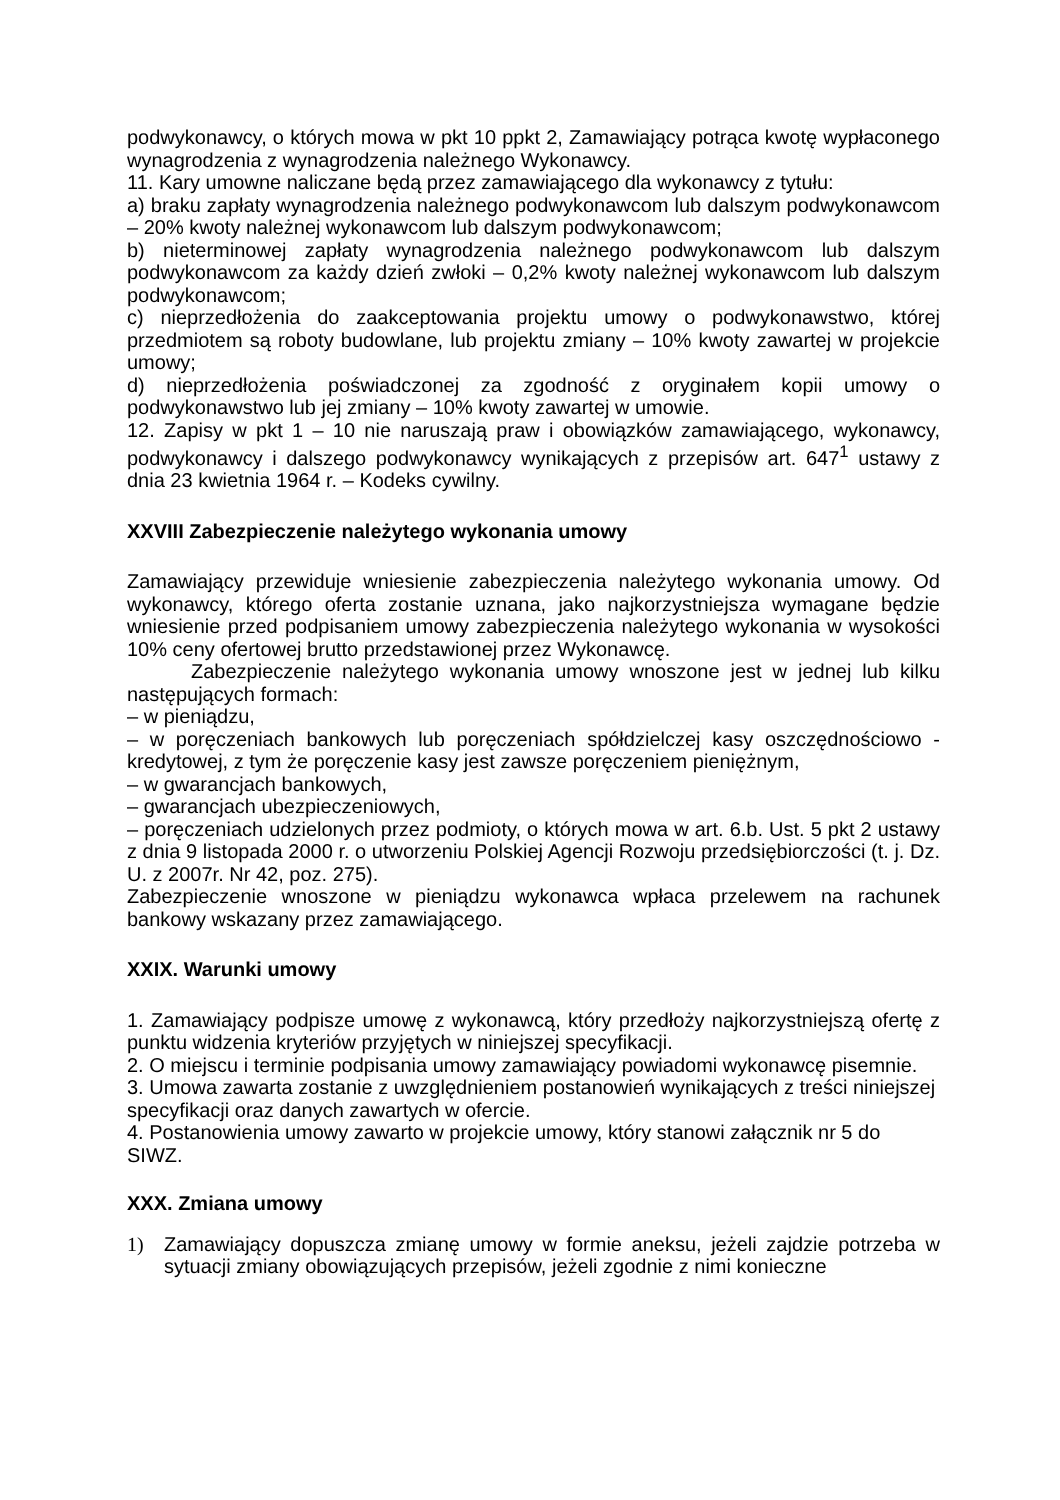podwykonawcy, o których mowa w pkt 10 ppkt 2, Zamawiający potrąca kwotę wypłaconego wynagrodzenia z wynagrodzenia należnego Wykonawcy.
11. Kary umowne naliczane będą przez zamawiającego dla wykonawcy z tytułu:
a) braku zapłaty wynagrodzenia należnego podwykonawcom lub dalszym podwykonawcom – 20% kwoty należnej wykonawcom lub dalszym podwykonawcom;
b) nieterminowej zapłaty wynagrodzenia należnego podwykonawcom lub dalszym podwykonawcom za każdy dzień zwłoki – 0,2% kwoty należnej wykonawcom lub dalszym podwykonawcom;
c) nieprzedłożenia do zaakceptowania projektu umowy o podwykonawstwo, której przedmiotem są roboty budowlane, lub projektu zmiany – 10% kwoty zawartej w projekcie umowy;
d) nieprzedłożenia poświadczonej za zgodność z oryginałem kopii umowy o podwykonawstwo lub jej zmiany – 10% kwoty zawartej w umowie.
12. Zapisy w pkt 1 – 10 nie naruszają praw i obowiązków zamawiającego, wykonawcy, podwykonawcy i dalszego podwykonawcy wynikających z przepisów art. 647<sup>1</sup> ustawy z dnia 23 kwietnia 1964 r. – Kodeks cywilny.
XXVIII Zabezpieczenie należytego wykonania umowy
Zamawiający przewiduje wniesienie zabezpieczenia należytego wykonania umowy. Od wykonawcy, którego oferta zostanie uznana, jako najkorzystniejsza wymagane będzie wniesienie przed podpisaniem umowy zabezpieczenia należytego wykonania w wysokości 10% ceny ofertowej brutto przedstawionej przez Wykonawcę.
Zabezpieczenie należytego wykonania umowy wnoszone jest w jednej lub kilku następujących formach:
– w pieniądzu,
– w poręczeniach bankowych lub poręczeniach spółdzielczej kasy oszczędnościowo -kredytowej, z tym że poręczenie kasy jest zawsze poręczeniem pieniężnym,
– w gwarancjach bankowych,
– gwarancjach ubezpieczeniowych,
– poręczeniach udzielonych przez podmioty, o których mowa w art. 6.b. Ust. 5 pkt 2 ustawy z dnia 9 listopada 2000 r. o utworzeniu Polskiej Agencji Rozwoju przedsiębiorczości (t. j. Dz. U. z 2007r. Nr 42, poz. 275).
Zabezpieczenie wnoszone w pieniądzu wykonawca wpłaca przelewem na rachunek bankowy wskazany przez zamawiającego.
XXIX. Warunki umowy
1. Zamawiający podpisze umowę z wykonawcą, który przedłoży najkorzystniejszą ofertę z punktu widzenia kryteriów przyjętych w niniejszej specyfikacji.
2. O miejscu i terminie podpisania umowy zamawiający powiadomi wykonawcę pisemnie.
3. Umowa zawarta zostanie z uwzględnieniem postanowień wynikających z treści niniejszej specyfikacji oraz danych zawartych w ofercie.
4. Postanowienia umowy zawarto w projekcie umowy, który stanowi załącznik nr 5 do SIWZ.
XXX. Zmiana umowy
1) Zamawiający dopuszcza zmianę umowy w formie aneksu, jeżeli zajdzie potrzeba w sytuacji zmiany obowiązujących przepisów, jeżeli zgodnie z nimi konieczne